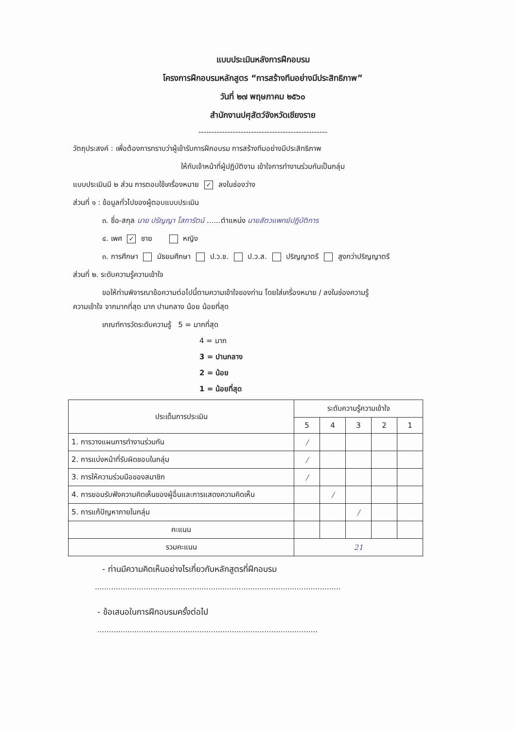แบบประเมินหลังการฝึกอบรม
โครงการฝึกอบรมหลักสูตร “การสร้างทีมอย่างมีประสิทธิภาพ”
วันที่ ๒๗ พฤษภาคม ๒๕๖๐
สำนักงานปศุสัตว์จังหวัดเชียงราย
-------------------------------------------------
วัตถุประสงค์ : เพื่อต้องการทราบว่าผู้เข้ารับการฝึกอบรม การสร้างทีมอย่างมีประสิทธิภาพ
ให้กับเจ้าหน้าที่ผู้ปฏิบัติงาน เข้าใจการทำงานร่วมกันเป็นกลุ่ม
แบบประเมินมี ๒ ส่วน การตอบใช้เครื่องหมาย ✓ ลงในช่องว่าง
ส่วนที่ ๑ : ข้อมูลทั่วไปของผู้ตอบแบบประเมิน
๓. ชื่อ-สกุล นาย ปรัญญา โสภารัตน์ ......ตำแหน่ง นายสัตวแพทย์ปฏิบัติการ
๔. เพศ ✓ ชาย หญิง
๓. การศึกษา มัธยมศึกษา ป.ว.ช. ป.ว.ส. ปริญญาตรี สูงกว่าปริญญาตรี
ส่วนที่ ๒. ระดับความรู้ความเข้าใจ
ขอให้ท่านพิจารณาข้อความต่อไปนี้ตามความเข้าใจของท่าน โดยใส่เครื่องหมาย / ลงในช่องความรู้
ความเข้าใจ จากมากที่สุด มาก ปานกลาง น้อย น้อยที่สุด
เกณฑ์การวัดระดับความรู้ 5 = มากที่สุด
4 = มาก
3 = ปานกลาง
2 = น้อย
1 = น้อยที่สุด
| ประเด็นการประเมิน | ระดับความรู้ความเข้าใจ | | | | |
| --- | --- | --- | --- | --- | --- |
| | 5 | 4 | 3 | 2 | 1 |
| 1. การวางแผนการทำงานร่วมกัน | / | | | | |
| 2. การแบ่งหน้าที่รับผิดชอบในกลุ่ม | / | | | | |
| 3. การให้ความร่วมมือของสมาชิก | / | | | | |
| 4. การยอมรับฟังความคิดเห็นของผู้อื่นและการแสดงความคิดเห็น | | / | | | |
| 5. การแก้ปัญหาภายในกลุ่ม | | | / | | |
| คะแนน | | | | | |
| รวมคะแนน | 21 | | | | |
- ท่านมีความคิดเห็นอย่างไรเกี่ยวกับหลักสูตรที่ฝึกอบรม
..........................................................................................................
- ข้อเสนอในการฝึกอบรมครั้งต่อไป
...............................................................................................